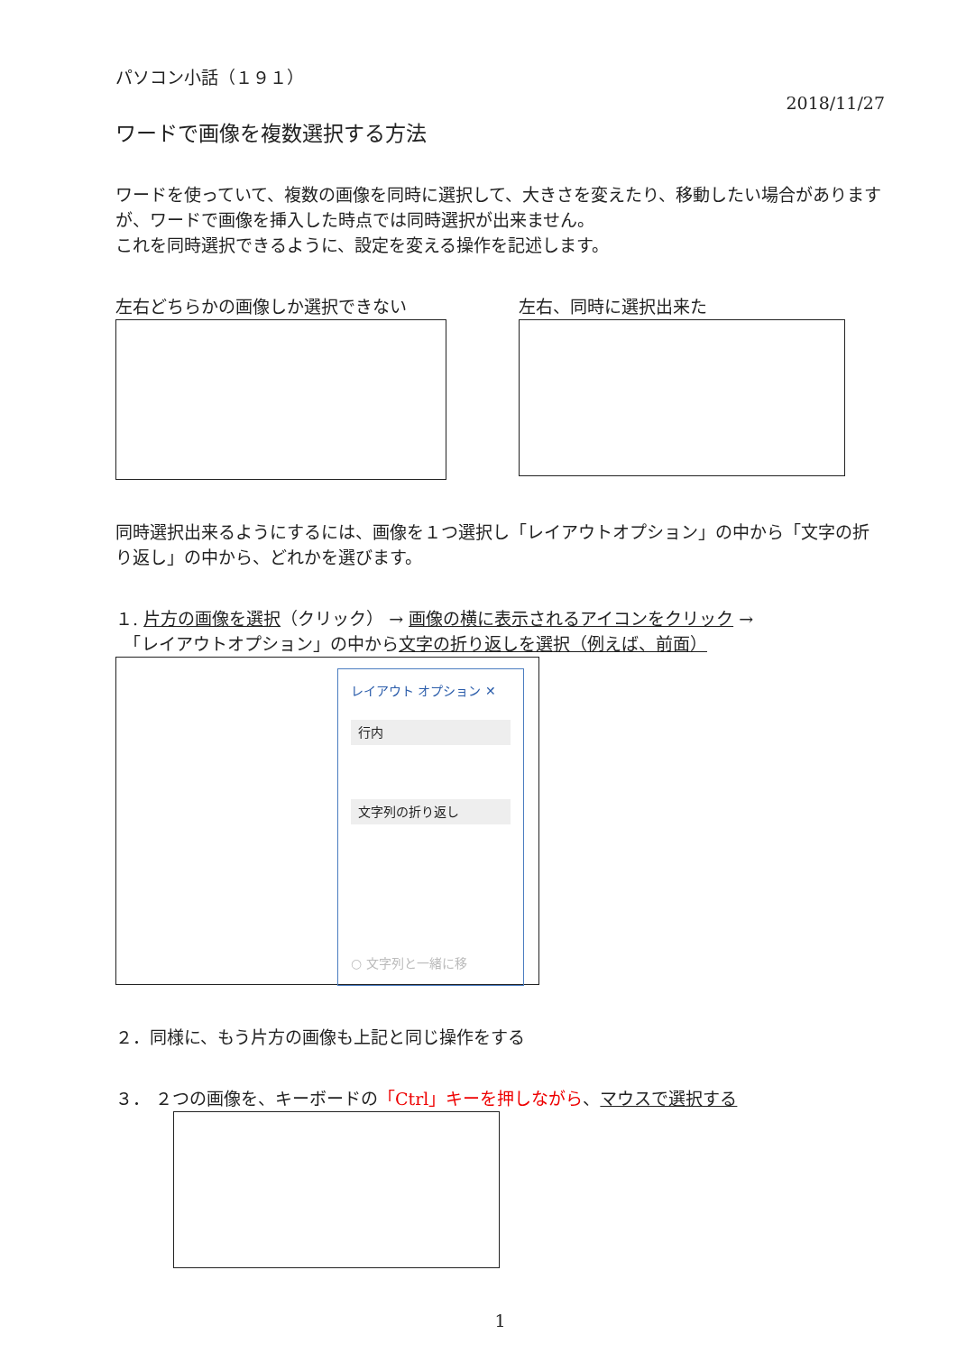パソコン小話（１９１）
2018/11/27
ワードで画像を複数選択する方法
ワードを使っていて、複数の画像を同時に選択して、大きさを変えたり、移動したい場合がありますが、ワードで画像を挿入した時点では同時選択が出来ません。
これを同時選択できるように、設定を変える操作を記述します。
左右どちらかの画像しか選択できない 左右、同時に選択出来た
同時選択出来るようにするには、画像を１つ選択し「レイアウトオプション」の中から「文字の折り返し」の中から、どれかを選びます。
１. 片方の画像を選択（クリック） → 画像の横に表示されるアイコンをクリック →
　「レイアウトオプション」の中から文字の折り返しを選択（例えば、前面）
レイアウト オプション ✕
行内
文字列の折り返し
○ 文字列と一緒に移
２．同様に、もう片方の画像も上記と同じ操作をする
３． ２つの画像を、キーボードの「Ctrl」キーを押しながら、マウスで選択する
1